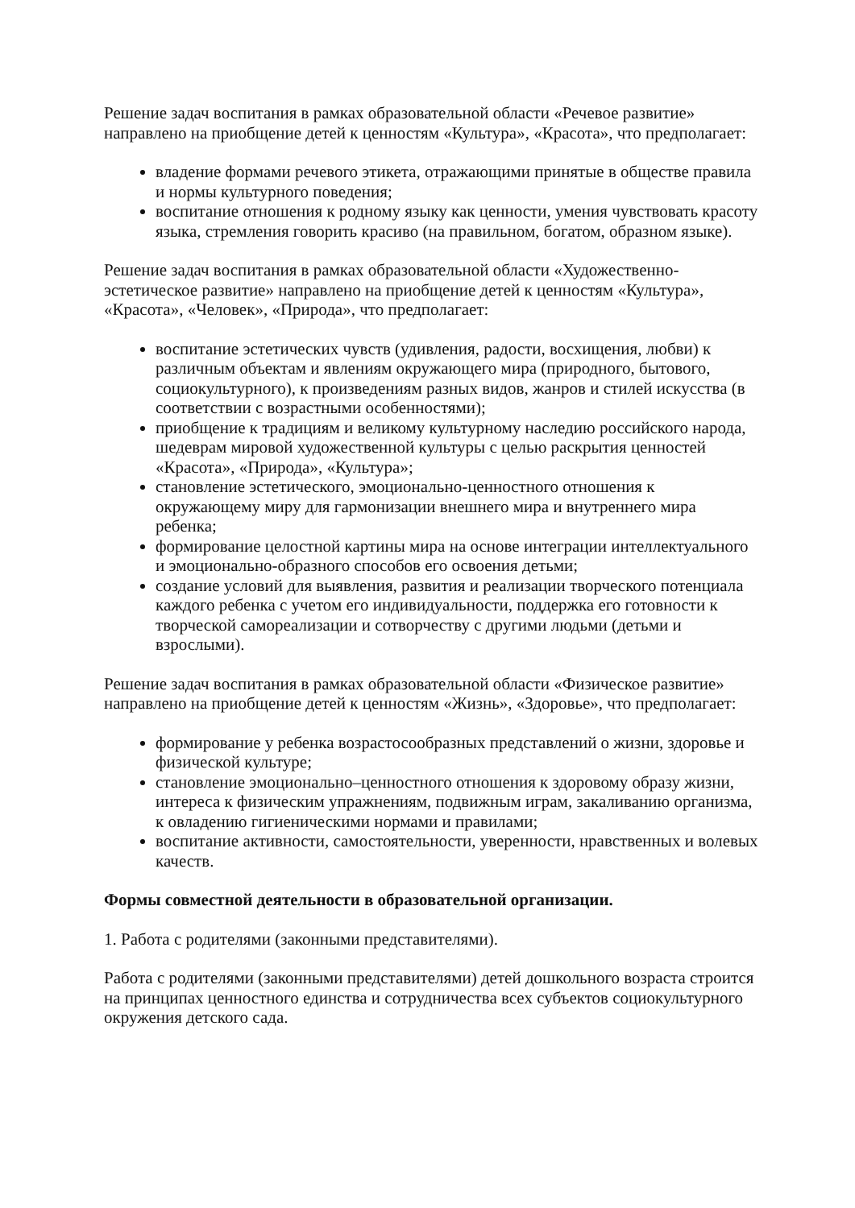Решение задач воспитания в рамках образовательной области «Речевое развитие» направлено на приобщение детей к ценностям «Культура», «Красота», что предполагает:
владение формами речевого этикета, отражающими принятые в обществе правила и нормы культурного поведения;
воспитание отношения к родному языку как ценности, умения чувствовать красоту языка, стремления говорить красиво (на правильном, богатом, образном языке).
Решение задач воспитания в рамках образовательной области «Художественно-эстетическое развитие» направлено на приобщение детей к ценностям «Культура», «Красота», «Человек», «Природа», что предполагает:
воспитание эстетических чувств (удивления, радости, восхищения, любви) к различным объектам и явлениям окружающего мира (природного, бытового, социокультурного), к произведениям разных видов, жанров и стилей искусства (в соответствии с возрастными особенностями);
приобщение к традициям и великому культурному наследию российского народа, шедеврам мировой художественной культуры с целью раскрытия ценностей «Красота», «Природа», «Культура»;
становление эстетического, эмоционально-ценностного отношения к окружающему миру для гармонизации внешнего мира и внутреннего мира ребенка;
формирование целостной картины мира на основе интеграции интеллектуального и эмоционально-образного способов его освоения детьми;
создание условий для выявления, развития и реализации творческого потенциала каждого ребенка с учетом его индивидуальности, поддержка его готовности к творческой самореализации и сотворчеству с другими людьми (детьми и взрослыми).
Решение задач воспитания в рамках образовательной области «Физическое развитие» направлено на приобщение детей к ценностям «Жизнь», «Здоровье», что предполагает:
формирование у ребенка возрастосообразных представлений о жизни, здоровье и физической культуре;
становление эмоционально–ценностного отношения к здоровому образу жизни, интереса к физическим упражнениям, подвижным играм, закаливанию организма, к овладению гигиеническими нормами и правилами;
воспитание активности, самостоятельности, уверенности, нравственных и волевых качеств.
Формы совместной деятельности в образовательной организации.
1. Работа с родителями (законными представителями).
Работа с родителями (законными представителями) детей дошкольного возраста строится на принципах ценностного единства и сотрудничества всех субъектов социокультурного окружения детского сада.